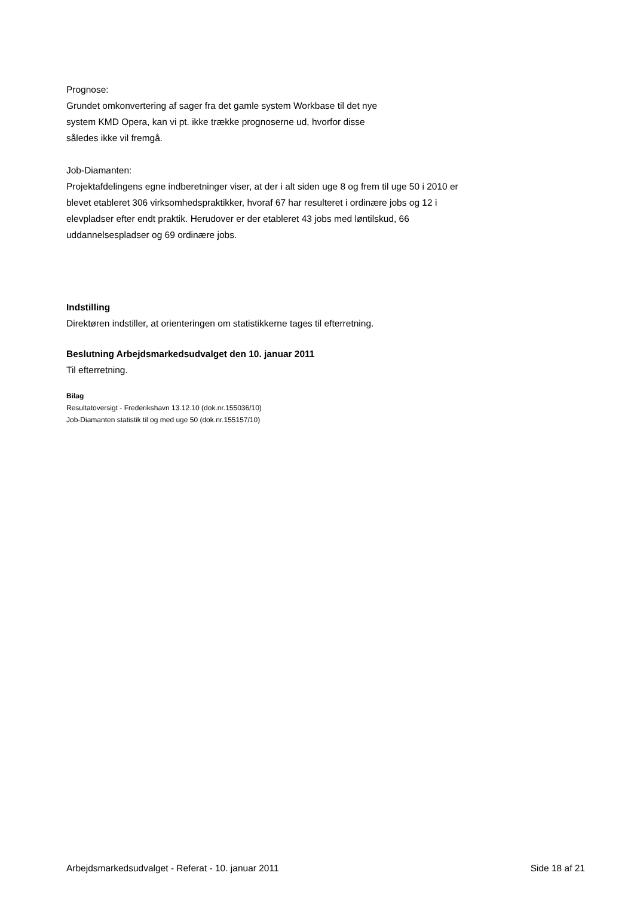Prognose:
Grundet omkonvertering af sager fra det gamle system Workbase til det nye
system KMD Opera, kan vi pt. ikke trække prognoserne ud, hvorfor disse
således ikke vil fremgå.
Job-Diamanten:
Projektafdelingens egne indberetninger viser, at der i alt siden uge 8 og frem til uge 50 i 2010 er blevet etableret 306 virksomhedspraktikker, hvoraf 67 har resulteret i ordinære jobs og 12 i elevpladser efter endt praktik. Herudover er der etableret 43 jobs med løntilskud, 66 uddannelsespladser og 69 ordinære jobs.
Indstilling
Direktøren indstiller, at orienteringen om statistikkerne tages til efterretning.
Beslutning Arbejdsmarkedsudvalget den 10. januar 2011
Til efterretning.
Bilag
Resultatoversigt - Frederikshavn 13.12.10 (dok.nr.155036/10)
Job-Diamanten statistik til og med uge 50 (dok.nr.155157/10)
Arbejdsmarkedsudvalget - Referat - 10. januar 2011 Side 18 af 21